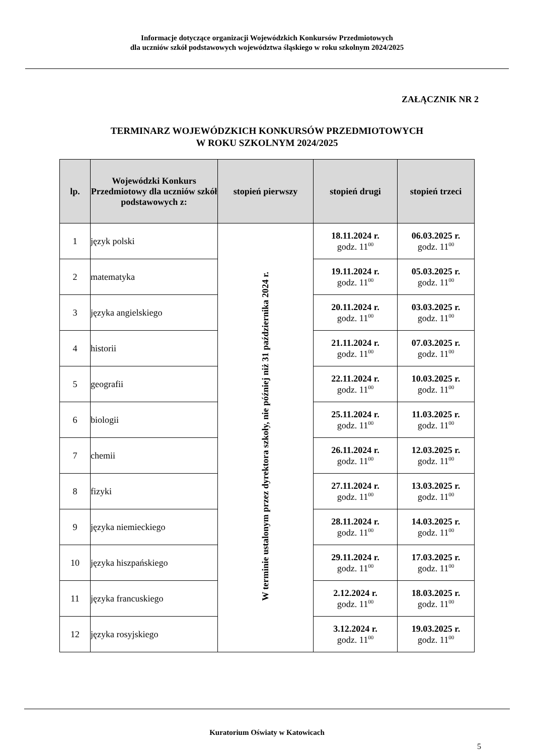Informacje dotyczące organizacji Wojewódzkich Konkursów Przedmiotowych
dla uczniów szkół podstawowych województwa śląskiego w roku szkolnym 2024/2025
ZAŁĄCZNIK NR 2
TERMINARZ WOJEWÓDZKICH KONKURSÓW PRZEDMIOTOWYCH
W ROKU SZKOLNYM 2024/2025
| lp. | Wojewódzki Konkurs Przedmiotowy dla uczniów szkół podstawowych z: | stopień pierwszy | stopień drugi | stopień trzeci |
| --- | --- | --- | --- | --- |
| 1 | język polski | W terminie ustalonym przez dyrektora szkoły, nie później niż 31 października 2024 r. | 18.11.2024 r. godz. 11<sup>00</sup> | 06.03.2025 r. godz. 11<sup>00</sup> |
| 2 | matematyka | | 19.11.2024 r. godz. 11<sup>00</sup> | 05.03.2025 r. godz. 11<sup>00</sup> |
| 3 | języka angielskiego | | 20.11.2024 r. godz. 11<sup>00</sup> | 03.03.2025 r. godz. 11<sup>00</sup> |
| 4 | historii | | 21.11.2024 r. godz. 11<sup>00</sup> | 07.03.2025 r. godz. 11<sup>00</sup> |
| 5 | geografii | | 22.11.2024 r. godz. 11<sup>00</sup> | 10.03.2025 r. godz. 11<sup>00</sup> |
| 6 | biologii | | 25.11.2024 r. godz. 11<sup>00</sup> | 11.03.2025 r. godz. 11<sup>00</sup> |
| 7 | chemii | | 26.11.2024 r. godz. 11<sup>00</sup> | 12.03.2025 r. godz. 11<sup>00</sup> |
| 8 | fizyki | | 27.11.2024 r. godz. 11<sup>00</sup> | 13.03.2025 r. godz. 11<sup>00</sup> |
| 9 | języka niemieckiego | | 28.11.2024 r. godz. 11<sup>00</sup> | 14.03.2025 r. godz. 11<sup>00</sup> |
| 10 | języka hiszpańskiego | | 29.11.2024 r. godz. 11<sup>00</sup> | 17.03.2025 r. godz. 11<sup>00</sup> |
| 11 | języka francuskiego | | 2.12.2024 r. godz. 11<sup>00</sup> | 18.03.2025 r. godz. 11<sup>00</sup> |
| 12 | języka rosyjskiego | | 3.12.2024 r. godz. 11<sup>00</sup> | 19.03.2025 r. godz. 11<sup>00</sup> |
Kuratorium Oświaty w Katowicach
5